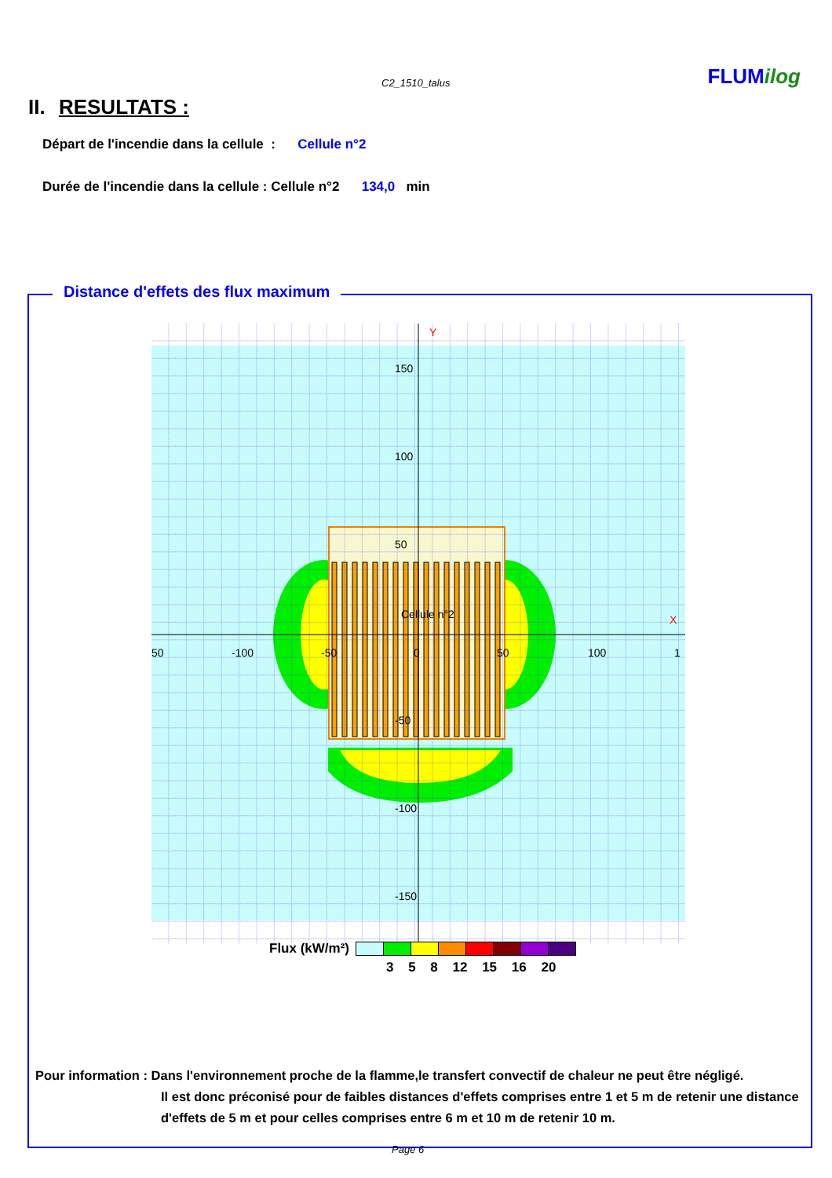C2_1510_talus FLUMilog
II. RESULTATS :
Départ de l'incendie dans la cellule : Cellule n°2
Durée de l'incendie dans la cellule : Cellule n°2 134,0 min
Distance d'effets des flux maximum
150
100
50
Cellule n°2
50
-100
-50
0
50
100
1
-50
-100
-150
Y
X
Flux (kW/m²)
3 5 8 12 15 16 20
Pour information : Dans l'environnement proche de la flamme,le transfert convectif de chaleur ne peut être négligé.
Il est donc préconisé pour de faibles distances d'effets comprises entre 1 et 5 m de retenir une distance d'effets de 5 m et pour celles comprises entre 6 m et 10 m de retenir 10 m.
Page 6